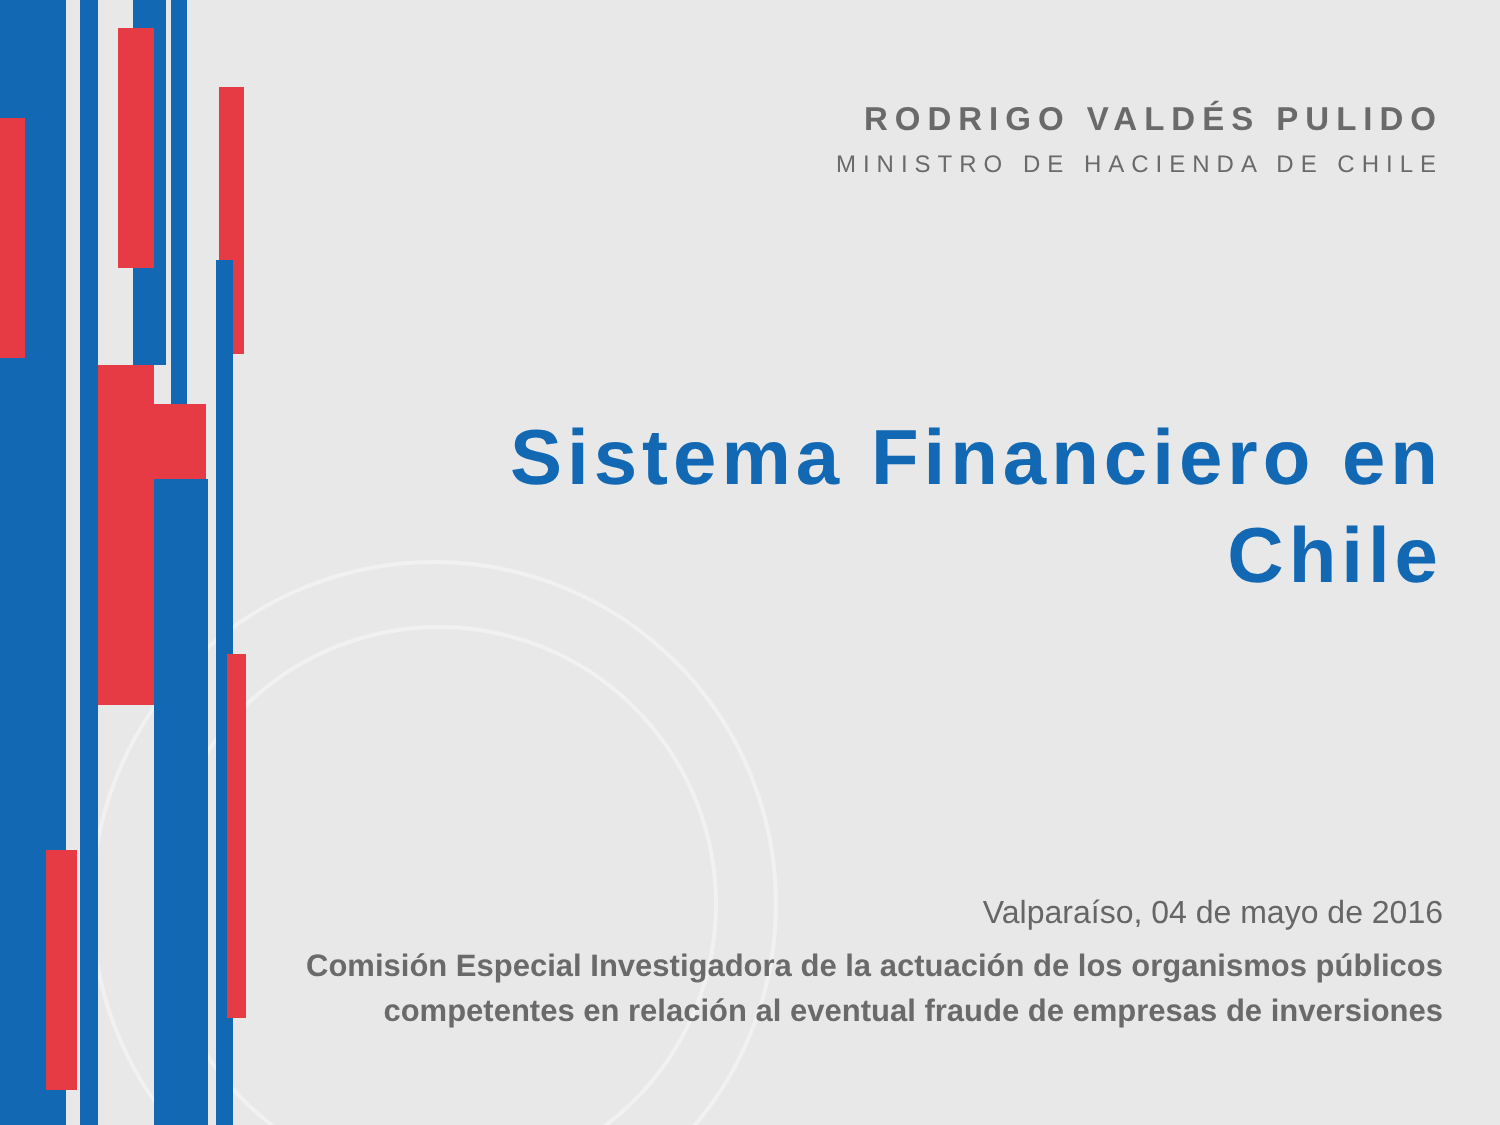RODRIGO VALDÉS PULIDO
MINISTRO DE HACIENDA DE CHILE
Sistema Financiero en Chile
Valparaíso, 04 de mayo de 2016
Comisión Especial Investigadora de la actuación de los organismos públicos competentes en relación al eventual fraude de empresas de inversiones